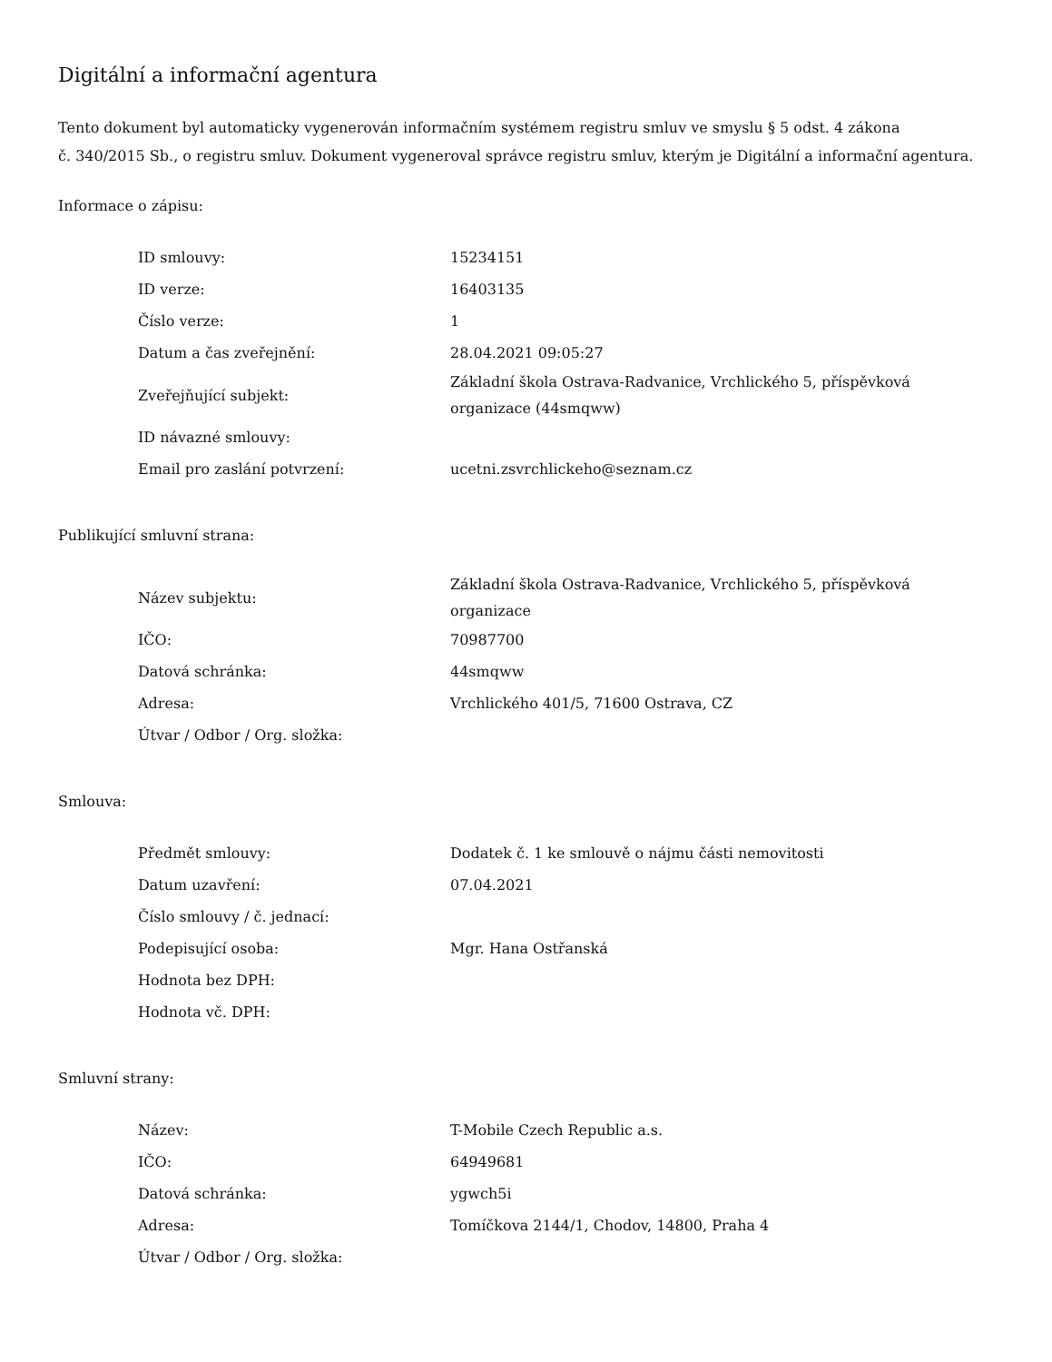Digitální a informační agentura
Tento dokument byl automaticky vygenerován informačním systémem registru smluv ve smyslu § 5 odst. 4 zákona
č. 340/2015 Sb., o registru smluv. Dokument vygeneroval správce registru smluv, kterým je Digitální a informační agentura.
Informace o zápisu:
| ID smlouvy: | 15234151 |
| ID verze: | 16403135 |
| Číslo verze: | 1 |
| Datum a čas zveřejnění: | 28.04.2021 09:05:27 |
| Zveřejňující subjekt: | Základní škola Ostrava-Radvanice, Vrchlického 5, příspěvková organizace (44smqww) |
| ID návazné smlouvy: | |
| Email pro zaslání potvrzení: | ucetni.zsvrchlickeho@seznam.cz |
Publikující smluvní strana:
| Název subjektu: | Základní škola Ostrava-Radvanice, Vrchlického 5, příspěvková organizace |
| IČO: | 70987700 |
| Datová schránka: | 44smqww |
| Adresa: | Vrchlického 401/5, 71600 Ostrava, CZ |
| Útvar / Odbor / Org. složka: | |
Smlouva:
| Předmět smlouvy: | Dodatek č. 1 ke smlouvě o nájmu části nemovitosti |
| Datum uzavření: | 07.04.2021 |
| Číslo smlouvy / č. jednací: | |
| Podepisující osoba: | Mgr. Hana Ostřanská |
| Hodnota bez DPH: | |
| Hodnota vč. DPH: | |
Smluvní strany:
| Název: | T-Mobile Czech Republic a.s. |
| IČO: | 64949681 |
| Datová schránka: | ygwch5i |
| Adresa: | Tomíčkova 2144/1, Chodov, 14800, Praha 4 |
| Útvar / Odbor / Org. složka: | |